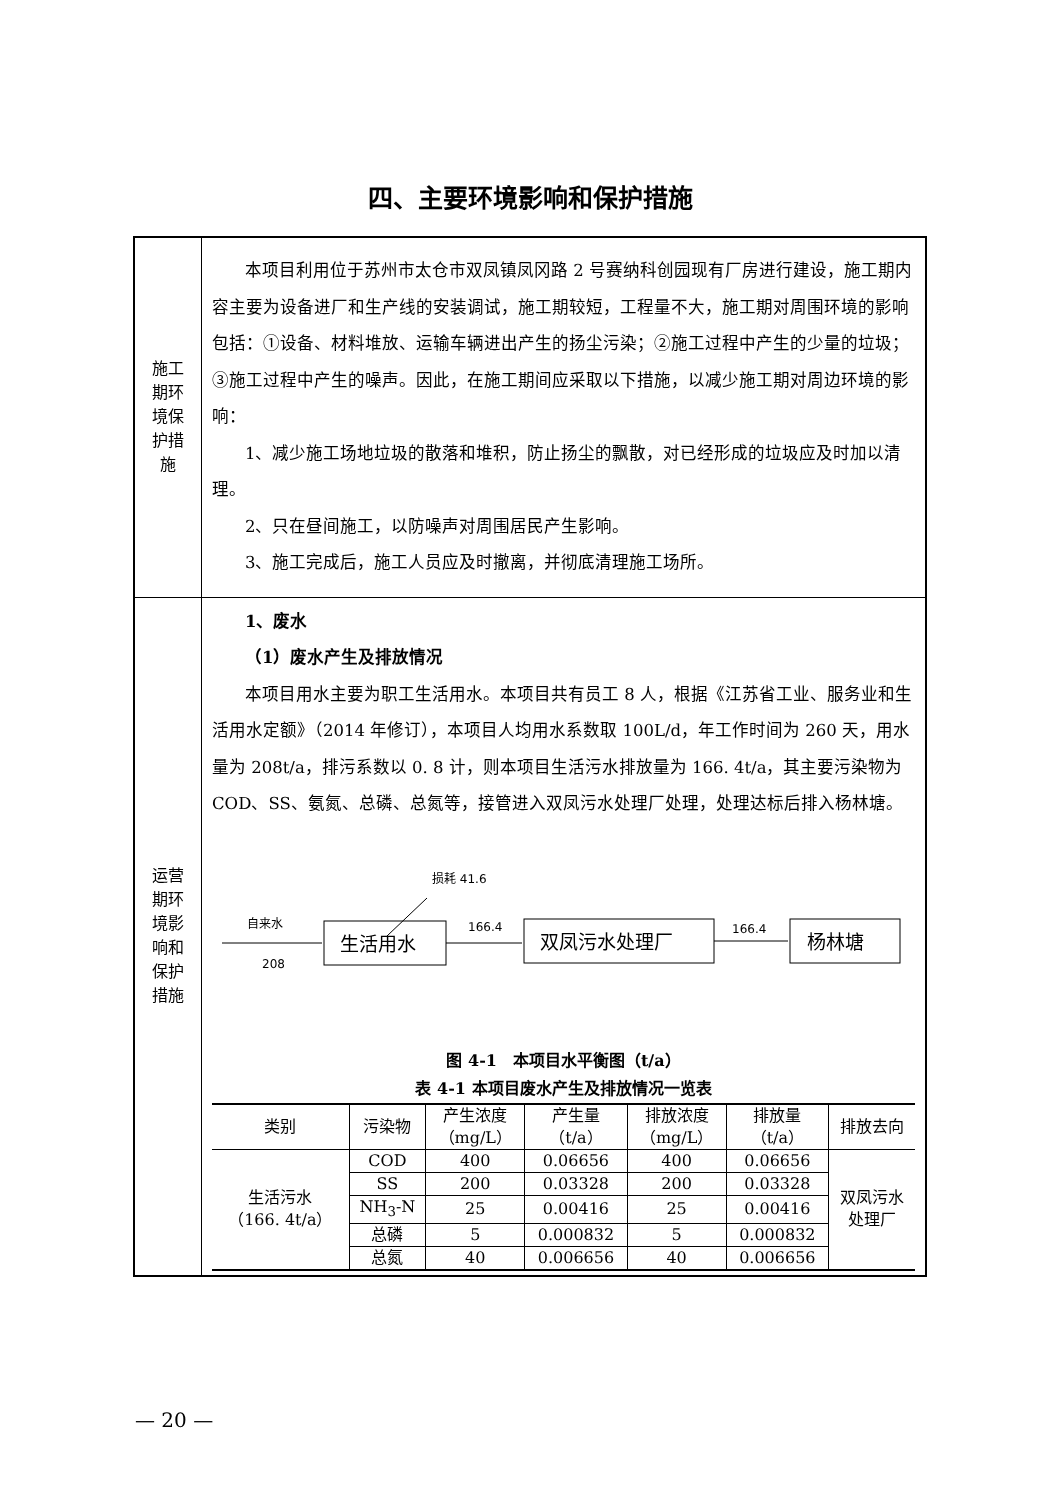四、主要环境影响和保护措施
| 施工 期环 境保 护措 施 | 本项目利用位于苏州市太仓市双凤镇凤冈路 2 号赛纳科创园现有厂房进行建设，施工期内容主要为设备进厂和生产线的安装调试，施工期较短，工程量不大，施工期对周围环境的影响包括：①设备、材料堆放、运输车辆进出产生的扬尘污染；②施工过程中产生的少量的垃圾；③施工过程中产生的噪声。因此，在施工期间应采取以下措施，以减少施工期对周边环境的影响： 1、减少施工场地垃圾的散落和堆积，防止扬尘的飘散，对已经形成的垃圾应及时加以清理。 2、只在昼间施工，以防噪声对周围居民产生影响。 3、施工完成后，施工人员应及时撤离，并彻底清理施工场所。 |
| 运营 期环 境影 响和 保护 措施 | 1、废水 （1）废水产生及排放情况 本项目用水主要为职工生活用水。本项目共有员工 8 人，根据《江苏省工业、服务业和生活用水定额》（2014 年修订），本项目人均用水系数取 100L/d，年工作时间为 260 天，用水量为 208t/a，排污系数以 0. 8 计，则本项目生活污水排放量为 166. 4t/a，其主要污染物为 COD、SS、氨氮、总磷、总氮等，接管进入双凤污水处理厂处理，处理达标后排入杨林塘。 损耗 41.6 自来水 208 生活用水 166.4 双凤污水处理厂 166.4 杨林塘 图 4-1 本项目水平衡图（t/a） 表 4-1 本项目废水产生及排放情况一览表 / 类别 / 污染物 / 产生浓度 （mg/L） / 产生量 （t/a） / 排放浓度 （mg/L） / 排放量 （t/a） / 排放去向 / / --- / --- / --- / --- / --- / --- / --- / / 生活污水 （166. 4t/a） / COD / 400 / 0.06656 / 400 / 0.06656 / 双凤污水 处理厂 / / / SS / 200 / 0.03328 / 200 / 0.03328 / / / / NH<sub>3</sub>-N / 25 / 0.00416 / 25 / 0.00416 / / / / 总磷 / 5 / 0.000832 / 5 / 0.000832 / / / / 总氮 / 40 / 0.006656 / 40 / 0.006656 / / |
— 20 —